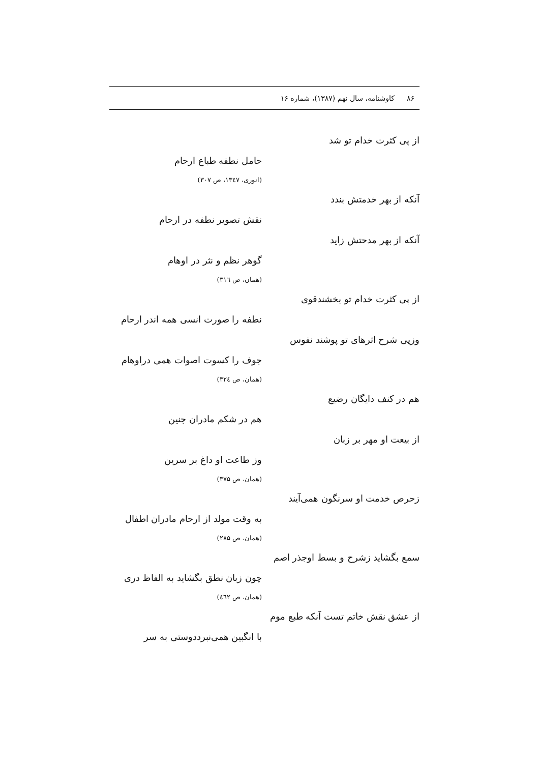۸۶ کاوشنامه، سال نهم (۱۳۸۷)، شماره ۱۶
از پی کثرت خدام تو شد
حامل نطفه طباع ارحام
(انوری، ۱۳٤۷، ص ۳۰۷)
آنکه از بهر خدمتش بندد
نقش تصویر نطفه در ارحام
آنکه از بهر مدحتش زاید
گوهر نظم و نثر در اوهام
(همان، ص ۳۱٦)
از پی کثرت خدام تو بخشندقوی
نطفه را صورت انسی همه اندر ارحام
وزپی شرح اثرهای تو پوشند نفوس
جوف را کسوت اصوات همی دراوهام
(همان، ص ۳۲٤)
هم در کنف دایگان رضیع
هم در شکم مادران جنین
از بیعت او مهر بر زبان
وز طاعت او داغ بر سرین
(همان، ص ۳۷۵)
زحرص خدمت او سرنگون همی‌آیند
به وقت مولد از ارحام مادران اطفال
(همان، ص ۲۸۵)
سمع بگشاید زشرح و بسط اوجذر اصم
چون زبان نطق بگشاید به الفاظ دری
(همان، ص ٤٦۲)
از عشق نقش خاتم تست آنکه طبع موم
با انگبین همی‌نبرددوستی به سر